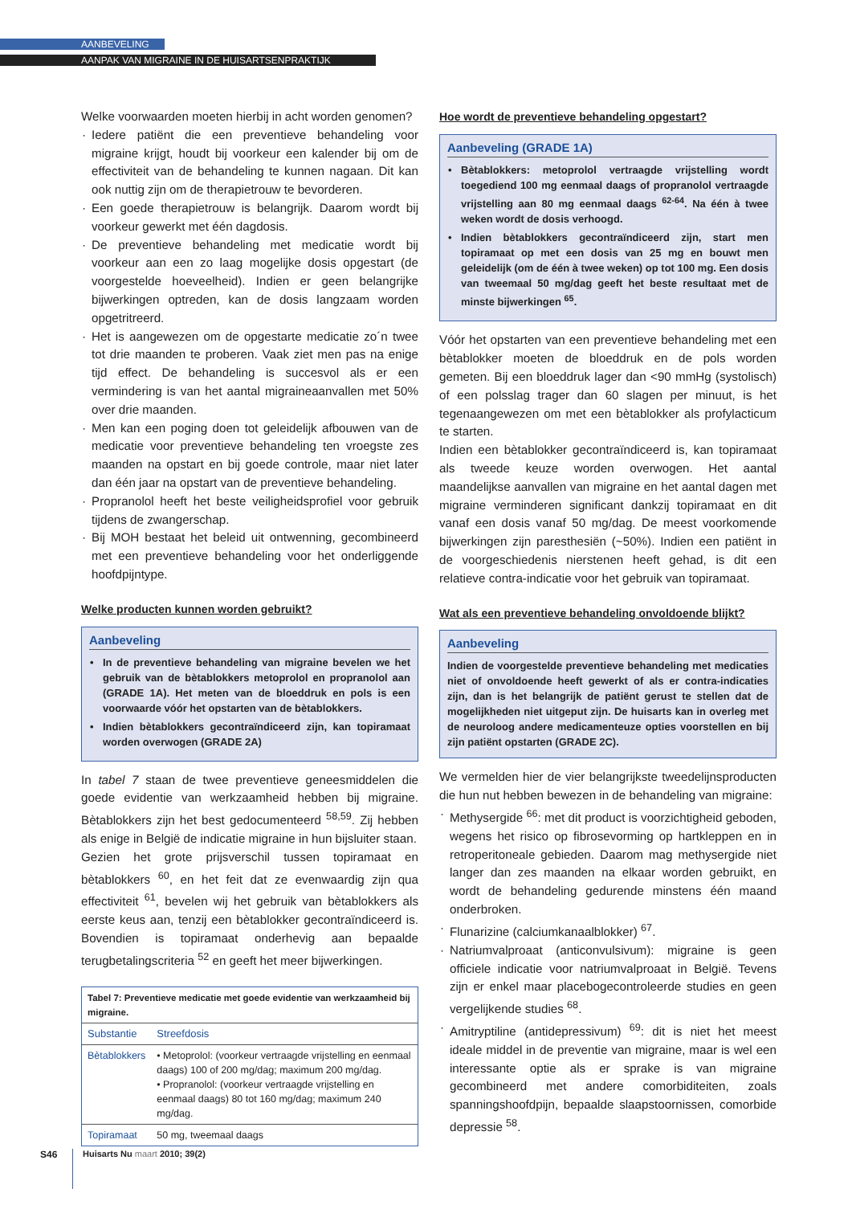AANBEVELING
AANPAK VAN MIGRAINE IN DE HUISARTSENPRAKTIJK
Welke voorwaarden moeten hierbij in acht worden genomen?
Iedere patiënt die een preventieve behandeling voor migraine krijgt, houdt bij voorkeur een kalender bij om de effectiviteit van de behandeling te kunnen nagaan. Dit kan ook nuttig zijn om de therapietrouw te bevorderen.
Een goede therapietrouw is belangrijk. Daarom wordt bij voorkeur gewerkt met één dagdosis.
De preventieve behandeling met medicatie wordt bij voorkeur aan een zo laag mogelijke dosis opgestart (de voorgestelde hoeveelheid). Indien er geen belangrijke bijwerkingen optreden, kan de dosis langzaam worden opgetritreerd.
Het is aangewezen om de opgestarte medicatie zo´n twee tot drie maanden te proberen. Vaak ziet men pas na enige tijd effect. De behandeling is succesvol als er een vermindering is van het aantal migraineaanvallen met 50% over drie maanden.
Men kan een poging doen tot geleidelijk afbouwen van de medicatie voor preventieve behandeling ten vroegste zes maanden na opstart en bij goede controle, maar niet later dan één jaar na opstart van de preventieve behandeling.
Propranolol heeft het beste veiligheidsprofiel voor gebruik tijdens de zwangerschap.
Bij MOH bestaat het beleid uit ontwenning, gecombineerd met een preventieve behandeling voor het onderliggende hoofdpijntype.
Welke producten kunnen worden gebruikt?
Aanbeveling
In de preventieve behandeling van migraine bevelen we het gebruik van de bètablokkers metoprolol en propranolol aan (GRADE 1A). Het meten van de bloeddruk en pols is een voorwaarde vóór het opstarten van de bètablokkers.
Indien bètablokkers gecontraïndiceerd zijn, kan topiramaat worden overwogen (GRADE 2A)
In tabel 7 staan de twee preventieve geneesmiddelen die goede evidentie van werkzaamheid hebben bij migraine. Bètablokkers zijn het best gedocumenteerd <sup>58,59</sup>. Zij hebben als enige in België de indicatie migraine in hun bijsluiter staan.
Gezien het grote prijsverschil tussen topiramaat en bètablokkers <sup>60</sup>, en het feit dat ze evenwaardig zijn qua effectiviteit <sup>61</sup>, bevelen wij het gebruik van bètablokkers als eerste keus aan, tenzij een bètablokker gecontraïndiceerd is. Bovendien is topiramaat onderhevig aan bepaalde terugbetalingscriteria <sup>52</sup> en geeft het meer bijwerkingen.
| Tabel 7: Preventieve medicatie met goede evidentie van werkzaamheid bij migraine. | |
| Substantie | Streefdosis |
| Bètablokkers | • Metoprolol: (voorkeur vertraagde vrijstelling en eenmaal daags) 100 of 200 mg/dag; maximum 200 mg/dag. • Propranolol: (voorkeur vertraagde vrijstelling en eenmaal daags) 80 tot 160 mg/dag; maximum 240 mg/dag. |
| Topiramaat | 50 mg, tweemaal daags |
Hoe wordt de preventieve behandeling opgestart?
Aanbeveling (GRADE 1A)
Bètablokkers: metoprolol vertraagde vrijstelling wordt toegediend 100 mg eenmaal daags of propranolol vertraagde vrijstelling aan 80 mg eenmaal daags <sup>62-64</sup>. Na één à twee weken wordt de dosis verhoogd.
Indien bètablokkers gecontraïndiceerd zijn, start men topiramaat op met een dosis van 25 mg en bouwt men geleidelijk (om de één à twee weken) op tot 100 mg. Een dosis van tweemaal 50 mg/dag geeft het beste resultaat met de minste bijwerkingen <sup>65</sup>.
Vóór het opstarten van een preventieve behandeling met een bètablokker moeten de bloeddruk en de pols worden gemeten. Bij een bloeddruk lager dan <90 mmHg (systolisch) of een polsslag trager dan 60 slagen per minuut, is het tegenaangewezen om met een bètablokker als profylacticum te starten.
Indien een bètablokker gecontraïndiceerd is, kan topiramaat als tweede keuze worden overwogen. Het aantal maandelijkse aanvallen van migraine en het aantal dagen met migraine verminderen significant dankzij topiramaat en dit vanaf een dosis vanaf 50 mg/dag. De meest voorkomende bijwerkingen zijn paresthesiën (~50%). Indien een patiënt in de voorgeschiedenis nierstenen heeft gehad, is dit een relatieve contra-indicatie voor het gebruik van topiramaat.
Wat als een preventieve behandeling onvoldoende blijkt?
Aanbeveling
Indien de voorgestelde preventieve behandeling met medicaties niet of onvoldoende heeft gewerkt of als er contra-indicaties zijn, dan is het belangrijk de patiënt gerust te stellen dat de mogelijkheden niet uitgeput zijn. De huisarts kan in overleg met de neuroloog andere medicamenteuze opties voorstellen en bij zijn patiënt opstarten (GRADE 2C).
We vermelden hier de vier belangrijkste tweedelijnsproducten die hun nut hebben bewezen in de behandeling van migraine:
Methysergide <sup>66</sup>: met dit product is voorzichtigheid geboden, wegens het risico op fibrosevorming op hartkleppen en in retroperitoneale gebieden. Daarom mag methysergide niet langer dan zes maanden na elkaar worden gebruikt, en wordt de behandeling gedurende minstens één maand onderbroken.
Flunarizine (calciumkanaalblokker) <sup>67</sup>.
Natriumvalproaat (anticonvulsivum): migraine is geen officiele indicatie voor natriumvalproaat in België. Tevens zijn er enkel maar placebogecontroleerde studies en geen vergelijkende studies <sup>68</sup>.
Amitryptiline (antidepressivum) <sup>69</sup>: dit is niet het meest ideale middel in de preventie van migraine, maar is wel een interessante optie als er sprake is van migraine gecombineerd met andere comorbiditeiten, zoals spanningshoofdpijn, bepaalde slaapstoornissen, comorbide depressie <sup>58</sup>.
S46 Huisarts Nu maart 2010; 39(2)